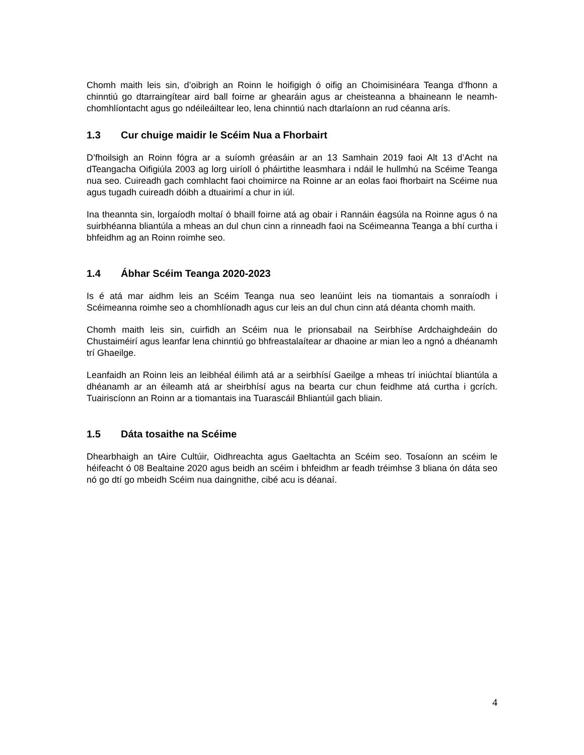Chomh maith leis sin, d’oibrigh an Roinn le hoifigigh ó oifig an Choimisinéara Teanga d’fhonn a chinntiú go dtarraingítear aird ball foirne ar ghearáin agus ar cheisteanna a bhaineann le neamh-chomhlíontacht agus go ndéileáiltear leo, lena chinntiú nach dtarlaíonn an rud céanna arís.
1.3 Cur chuige maidir le Scéim Nua a Fhorbairt
D’fhoilsigh an Roinn fógra ar a suíomh gréasáin ar an 13 Samhain 2019 faoi Alt 13 d’Acht na dTeangacha Oifigiúla 2003 ag lorg uiríoll ó pháirtithe leasmhara i ndáil le hullmhú na Scéime Teanga nua seo. Cuireadh gach comhlacht faoi choimirce na Roinne ar an eolas faoi fhorbairt na Scéime nua agus tugadh cuireadh dóibh a dtuairimí a chur in iúl.
Ina theannta sin, lorgaíodh moltaí ó bhaill foirne atá ag obair i Rannáin éagsúla na Roinne agus ó na suirbhéanna bliantúla a mheas an dul chun cinn a rinneadh faoi na Scéimeanna Teanga a bhí curtha i bhfeidhm ag an Roinn roimhe seo.
1.4 Ábhar Scéim Teanga 2020-2023
Is é atá mar aidhm leis an Scéim Teanga nua seo leanúint leis na tiomantais a sonraíodh i Scéimeanna roimhe seo a chomhlíonadh agus cur leis an dul chun cinn atá déanta chomh maith.
Chomh maith leis sin, cuirfidh an Scéim nua le prionsabail na Seirbhíse Ardchaighdeáin do Chustaiméirí agus leanfar lena chinntiú go bhfreastalaítear ar dhaoine ar mian leo a ngnó a dhéanamh trí Ghaeilge.
Leanfaidh an Roinn leis an leibhéal éilimh atá ar a seirbhísí Gaeilge a mheas trí iniúchtaí bliantúla a dhéanamh ar an éileamh atá ar sheirbhísí agus na bearta cur chun feidhme atá curtha i gcrích. Tuairiscíonn an Roinn ar a tiomantais ina Tuarascáil Bhliantúil gach bliain.
1.5 Dáta tosaithe na Scéime
Dhearbhaigh an tAire Cultúir, Oidhreachta agus Gaeltachta an Scéim seo. Tosaíonn an scéim le héifeacht ó 08 Bealtaine 2020 agus beidh an scéim i bhfeidhm ar feadh tréimhse 3 bliana ón dáta seo nó go dtí go mbeidh Scéim nua daingnithe, cibé acu is déanaí.
4